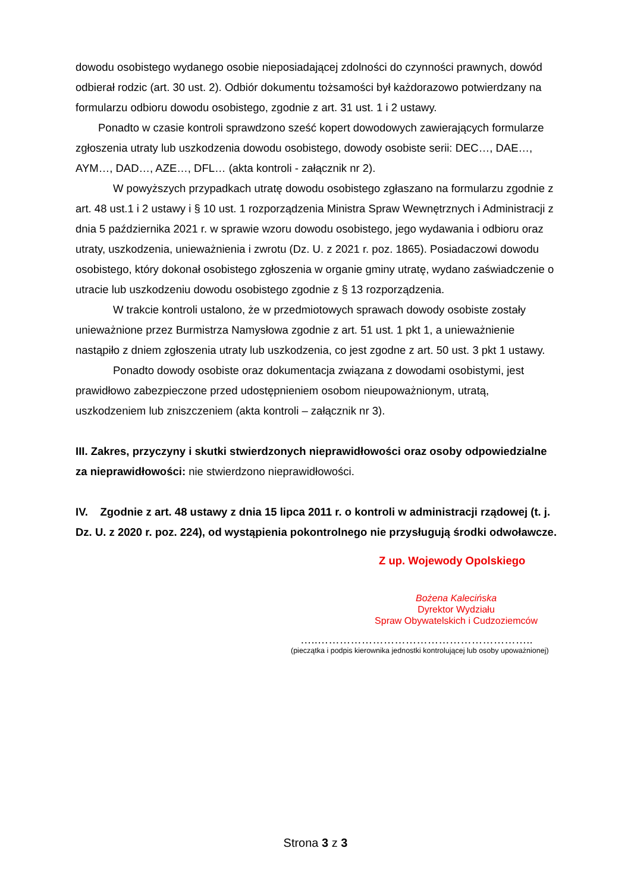dowodu osobistego wydanego osobie nieposiadającej zdolności do czynności prawnych, dowód odbierał rodzic (art. 30 ust. 2). Odbiór dokumentu tożsamości był każdorazowo potwierdzany na formularzu odbioru dowodu osobistego, zgodnie z art. 31 ust. 1 i 2 ustawy.
Ponadto w czasie kontroli sprawdzono sześć kopert dowodowych zawierających formularze zgłoszenia utraty lub uszkodzenia dowodu osobistego, dowody osobiste serii: DEC…, DAE…, AYM…, DAD…, AZE…, DFL… (akta kontroli - załącznik nr 2).
W powyższych przypadkach utratę dowodu osobistego zgłaszano na formularzu zgodnie z art. 48 ust.1 i 2 ustawy i § 10 ust. 1 rozporządzenia Ministra Spraw Wewnętrznych i Administracji z dnia 5 października 2021 r. w sprawie wzoru dowodu osobistego, jego wydawania i odbioru oraz utraty, uszkodzenia, unieważnienia i zwrotu (Dz. U. z 2021 r. poz. 1865). Posiadaczowi dowodu osobistego, który dokonał osobistego zgłoszenia w organie gminy utratę, wydano zaświadczenie o utracie lub uszkodzeniu dowodu osobistego zgodnie z § 13 rozporządzenia.
W trakcie kontroli ustalono, że w przedmiotowych sprawach dowody osobiste zostały unieważnione przez Burmistrza Namysłowa zgodnie z art. 51 ust. 1 pkt 1, a unieważnienie nastąpiło z dniem zgłoszenia utraty lub uszkodzenia, co jest zgodne z art. 50 ust. 3 pkt 1 ustawy.
Ponadto dowody osobiste oraz dokumentacja związana z dowodami osobistymi, jest prawidłowo zabezpieczone przed udostępnieniem osobom nieupoważnionym, utratą, uszkodzeniem lub zniszczeniem (akta kontroli – załącznik nr 3).
III. Zakres, przyczyny i skutki stwierdzonych nieprawidłowości oraz osoby odpowiedzialne za nieprawidłowości: nie stwierdzono nieprawidłowości.
IV. Zgodnie z art. 48 ustawy z dnia 15 lipca 2011 r. o kontroli w administracji rządowej (t. j. Dz. U. z 2020 r. poz. 224), od wystąpienia pokontrolnego nie przysługują środki odwoławcze.
Z up. Wojewody Opolskiego
Bożena Kalecińska
Dyrektor Wydziału
Spraw Obywatelskich i Cudzoziemców
…..…………………………………………………..
(pieczątka i podpis kierownika jednostki kontrolującej lub osoby upoważnionej)
Strona 3 z 3